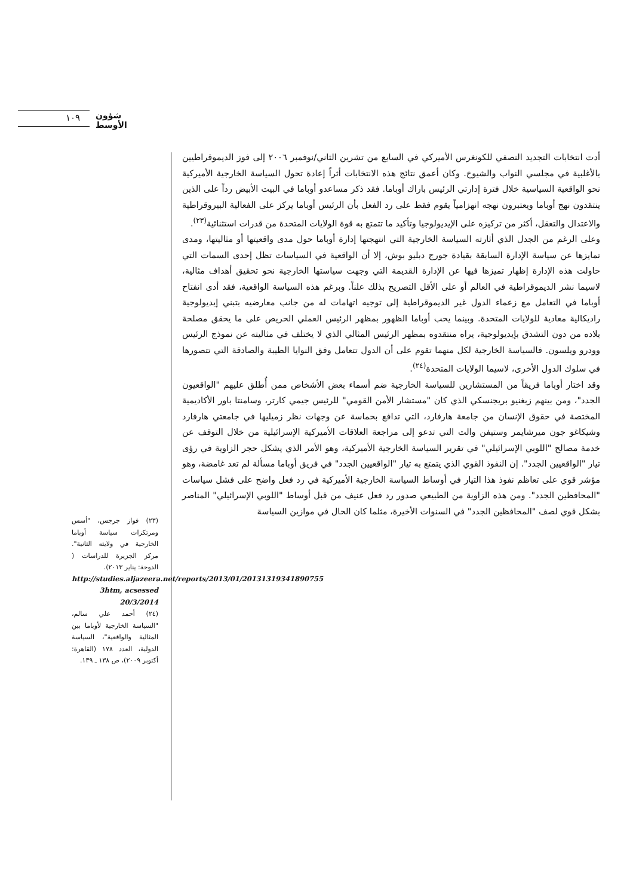١٠٩ شؤون الأوسط
أدت انتخابات التجديد النصفي للكونغرس الأميركي في السابع من تشرين الثاني/نوفمبر ٢٠٠٦ إلى فوز الديموقراطيين بالأغلبية في مجلسي النواب والشيوخ. وكان أعمق نتائج هذه الانتخابات أثراً إعادة تحول السياسة الخارجية الأميركية نحو الواقعية السياسية خلال فترة إدارتي الرئيس باراك أوباما. فقد ذكر مساعدو أوباما في البيت الأبيض رداً على الذين ينتقدون نهج أوباما ويعتبرون نهجه انهزامياً يقوم فقط على رد الفعل بأن الرئيس أوباما يركز على الفعالية البيروقراطية والاعتدال والتعقل، أكثر من تركيزه على الإيديولوجيا وتأكيد ما تتمتع به قوة الولايات المتحدة من قدرات استثنائية<sup>(٢٣)</sup>.
وعلى الرغم من الجدل الذي أثارته السياسة الخارجية التي انتهجتها إدارة أوباما حول مدى واقعيتها أو مثاليتها، ومدى تمايزها عن سياسة الإدارة السابقة بقيادة جورج دبليو بوش، إلا أن الواقعية في السياسات تظل إحدى السمات التي حاولت هذه الإدارة إظهار تميزها فيها عن الإدارة القديمة التي وجهت سياستها الخارجية نحو تحقيق أهداف مثالية، لاسيما نشر الديموقراطية في العالم أو على الأقل التصريح بذلك علناً. وبرغم هذه السياسة الواقعية، فقد أدى انفتاح أوباما في التعامل مع زعماء الدول غير الديموقراطية إلى توجيه اتهامات له من جانب معارضيه بتبني إيديولوجية راديكالية معادية للولايات المتحدة. وبينما يحب أوباما الظهور بمظهر الرئيس العملي الحريص على ما يحقق مصلحة بلاده من دون التشدق بإيديولوجية، يراه منتقدوه بمظهر الرئيس المثالي الذي لا يختلف في مثاليته عن نموذج الرئيس وودرو ويلسون. فالسياسة الخارجية لكل منهما تقوم على أن الدول تتعامل وفق النوايا الطيبة والصادقة التي تتصورها في سلوك الدول الأخرى، لاسيما الولايات المتحدة<sup>(٢٤)</sup>.
وقد اختار أوباما فريقاً من المستشارين للسياسة الخارجية ضم أسماء بعض الأشخاص ممن أُطلق عليهم "الواقعيون الجدد"، ومن بينهم زبغنيو بريجنسكي الذي كان "مستشار الأمن القومي" للرئيس جيمي كارتر، وسامنتا باور الأكاديمية المختصة في حقوق الإنسان من جامعة هارفارد، التي تدافع بحماسة عن وجهات نظر زميليها في جامعتي هارفارد وشيكاغو جون ميرشايمر وستيفن والت التي تدعو إلى مراجعة العلاقات الأميركية الإسرائيلية من خلال التوقف عن خدمة مصالح "اللوبي الإسرائيلي" في تقرير السياسة الخارجية الأميركية، وهو الأمر الذي يشكل حجر الزاوية في رؤى تيار "الواقعيين الجدد". إن النفوذ القوي الذي يتمتع به تيار "الواقعيين الجدد" في فريق أوباما مسألة لم تعد غامضة، وهو مؤشر قوي على تعاظم نفوذ هذا التيار في أوساط السياسة الخارجية الأميركية في رد فعل واضح على فشل سياسات "المحافظين الجدد". ومن هذه الزاوية من الطبيعي صدور رد فعل عنيف من قبل أوساط "اللوبي الإسرائيلي" المناصر بشكل قوي لصف "المحافظين الجدد" في السنوات الأخيرة، مثلما كان الحال في موازين السياسة
(٢٣) فواز جرجس، "أسس ومرتكزات سياسة أوباما الخارجية في ولايته الثانية". مركز الجزيرة للدراسات ( الدوحة: يناير ٢٠١٣).
http://studies.aljazeera.net/reports/2013/01/20131319341890755 3htm, acsessed 20/3/2014
(٢٤) أحمد علي سالم، "السياسة الخارجية لأوباما بين المثالية والواقعية"، السياسة الدولية، العدد ١٧٨ (القاهرة: أكتوبر ٢٠٠٩)، ص ١٣٨ ـ ١٣٩.